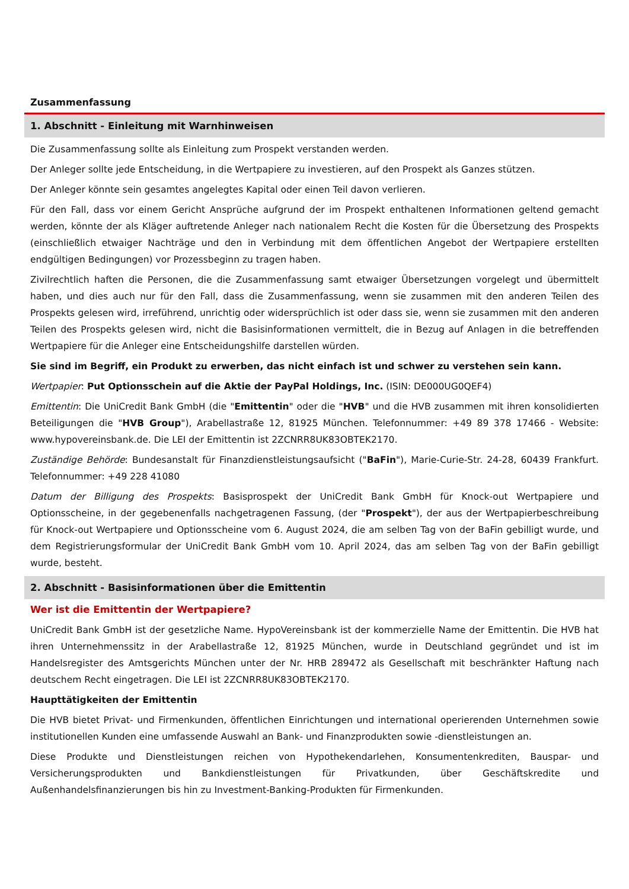Zusammenfassung
1. Abschnitt - Einleitung mit Warnhinweisen
Die Zusammenfassung sollte als Einleitung zum Prospekt verstanden werden.
Der Anleger sollte jede Entscheidung, in die Wertpapiere zu investieren, auf den Prospekt als Ganzes stützen.
Der Anleger könnte sein gesamtes angelegtes Kapital oder einen Teil davon verlieren.
Für den Fall, dass vor einem Gericht Ansprüche aufgrund der im Prospekt enthaltenen Informationen geltend gemacht werden, könnte der als Kläger auftretende Anleger nach nationalem Recht die Kosten für die Übersetzung des Prospekts (einschließlich etwaiger Nachträge und den in Verbindung mit dem öffentlichen Angebot der Wertpapiere erstellten endgültigen Bedingungen) vor Prozessbeginn zu tragen haben.
Zivilrechtlich haften die Personen, die die Zusammenfassung samt etwaiger Übersetzungen vorgelegt und übermittelt haben, und dies auch nur für den Fall, dass die Zusammenfassung, wenn sie zusammen mit den anderen Teilen des Prospekts gelesen wird, irreführend, unrichtig oder widersprüchlich ist oder dass sie, wenn sie zusammen mit den anderen Teilen des Prospekts gelesen wird, nicht die Basisinformationen vermittelt, die in Bezug auf Anlagen in die betreffenden Wertpapiere für die Anleger eine Entscheidungshilfe darstellen würden.
Sie sind im Begriff, ein Produkt zu erwerben, das nicht einfach ist und schwer zu verstehen sein kann.
Wertpapier: Put Optionsschein auf die Aktie der PayPal Holdings, Inc. (ISIN: DE000UG0QEF4)
Emittentin: Die UniCredit Bank GmbH (die "Emittentin" oder die "HVB" und die HVB zusammen mit ihren konsolidierten Beteiligungen die "HVB Group"), Arabellastraße 12, 81925 München. Telefonnummer: +49 89 378 17466 - Website: www.hypovereinsbank.de. Die LEI der Emittentin ist 2ZCNRR8UK83OBTEK2170.
Zuständige Behörde: Bundesanstalt für Finanzdienstleistungsaufsicht ("BaFin"), Marie-Curie-Str. 24-28, 60439 Frankfurt. Telefonnummer: +49 228 41080
Datum der Billigung des Prospekts: Basisprospekt der UniCredit Bank GmbH für Knock-out Wertpapiere und Optionsscheine, in der gegebenenfalls nachgetragenen Fassung, (der "Prospekt"), der aus der Wertpapierbeschreibung für Knock-out Wertpapiere und Optionsscheine vom 6. August 2024, die am selben Tag von der BaFin gebilligt wurde, und dem Registrierungsformular der UniCredit Bank GmbH vom 10. April 2024, das am selben Tag von der BaFin gebilligt wurde, besteht.
2. Abschnitt - Basisinformationen über die Emittentin
Wer ist die Emittentin der Wertpapiere?
UniCredit Bank GmbH ist der gesetzliche Name. HypoVereinsbank ist der kommerzielle Name der Emittentin. Die HVB hat ihren Unternehmenssitz in der Arabellastraße 12, 81925 München, wurde in Deutschland gegründet und ist im Handelsregister des Amtsgerichts München unter der Nr. HRB 289472 als Gesellschaft mit beschränkter Haftung nach deutschem Recht eingetragen. Die LEI ist 2ZCNRR8UK83OBTEK2170.
Haupttätigkeiten der Emittentin
Die HVB bietet Privat- und Firmenkunden, öffentlichen Einrichtungen und international operierenden Unternehmen sowie institutionellen Kunden eine umfassende Auswahl an Bank- und Finanzprodukten sowie -dienstleistungen an.
Diese Produkte und Dienstleistungen reichen von Hypothekendarlehen, Konsumentenkrediten, Bauspar- und Versicherungsprodukten und Bankdienstleistungen für Privatkunden, über Geschäftskredite und Außenhandelsfinanzierungen bis hin zu Investment-Banking-Produkten für Firmenkunden.